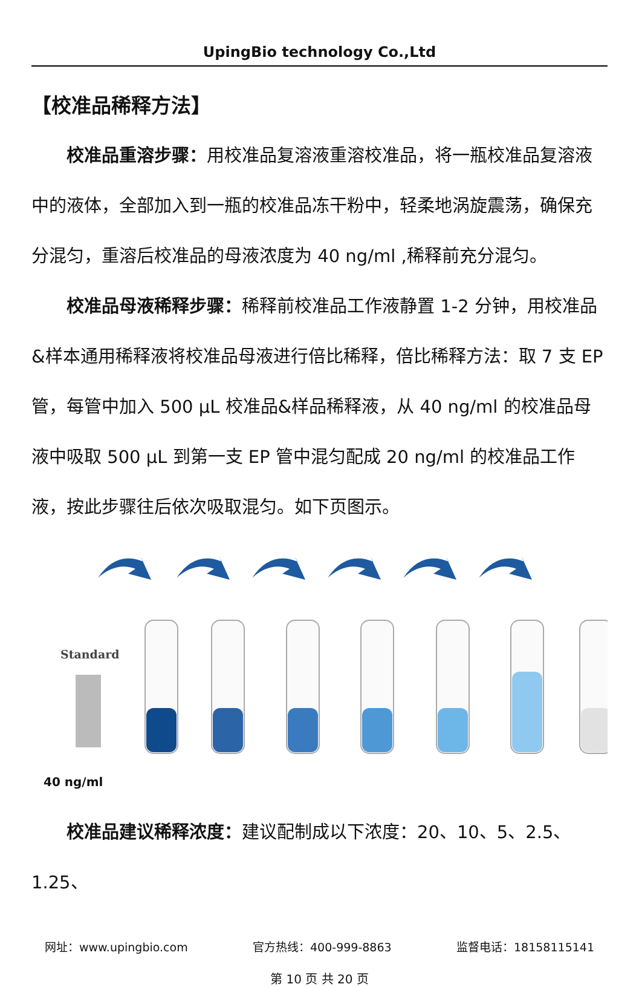UpingBio technology Co.,Ltd
【校准品稀释方法】
校准品重溶步骤：用校准品复溶液重溶校准品，将一瓶校准品复溶液中的液体，全部加入到一瓶的校准品冻干粉中，轻柔地涡旋震荡，确保充分混匀，重溶后校准品的母液浓度为 40 ng/ml ,稀释前充分混匀。
校准品母液稀释步骤：稀释前校准品工作液静置 1-2 分钟，用校准品&样本通用稀释液将校准品母液进行倍比稀释，倍比稀释方法：取 7 支 EP 管，每管中加入 500 μL 校准品&样品稀释液，从 40 ng/ml 的校准品母液中吸取 500 μL 到第一支 EP 管中混匀配成 20 ng/ml 的校准品工作液，按此步骤往后依次吸取混匀。如下页图示。
Standard
40 ng/ml
校准品建议稀释浓度：建议配制成以下浓度：20、10、5、2.5、1.25、
网址：www.upingbio.com 官方热线：400-999-8863 监督电话：18158115141
第 10 页 共 20 页